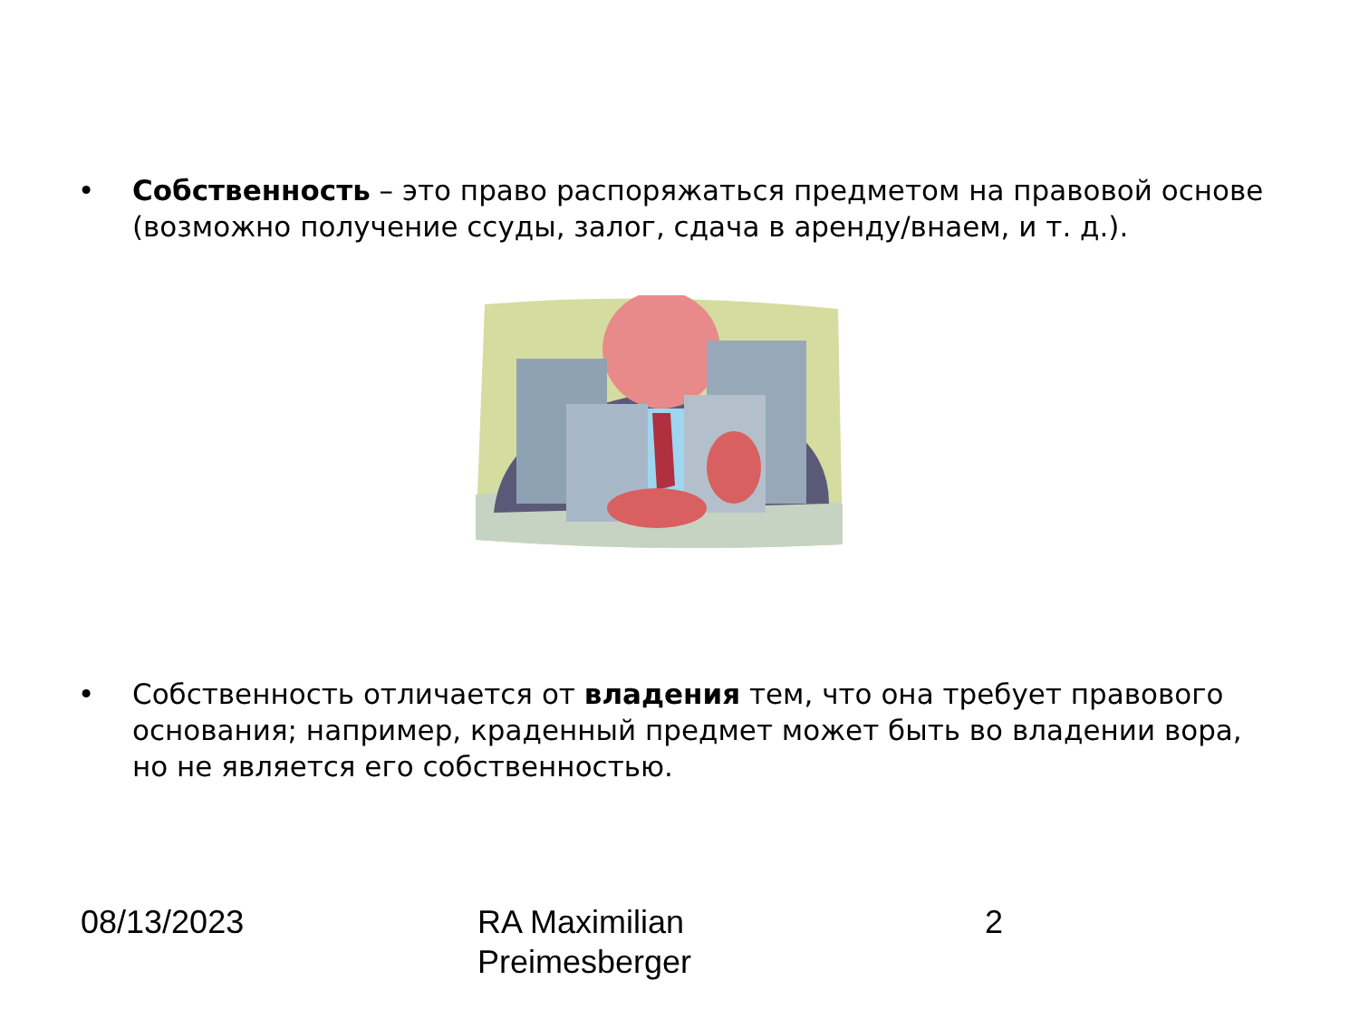• Собственность – это право распоряжаться предметом на правовой основе (возможно получение ссуды, залог, сдача в аренду/внаем, и т. д.).
• Собственность отличается от владения тем, что она требует правового основания; например, краденный предмет может быть во владении вора, но не является его собственностью.
08/13/2023 RA Maximilian
Preimesberger
2